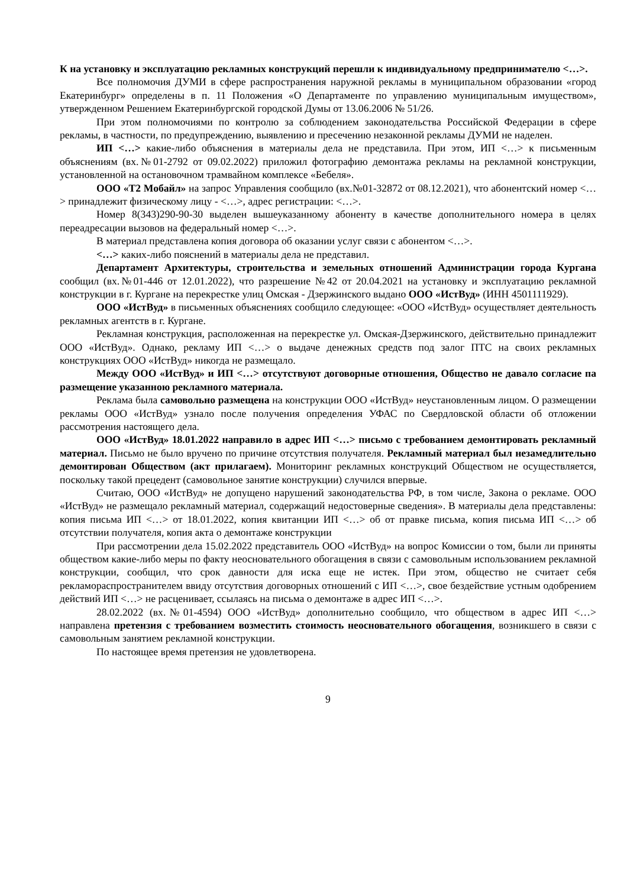К на установку и эксплуатацию рекламных конструкций перешли к индивидуальному предпринимателю <…>.
Все полномочия ДУМИ в сфере распространения наружной рекламы в муниципальном образовании «город Екатеринбург» определены в п. 11 Положения «О Департаменте по управлению муниципальным имуществом», утвержденном Решением Екатеринбургской городской Думы от 13.06.2006 № 51/26.
При этом полномочиями по контролю за соблюдением законодательства Российской Федерации в сфере рекламы, в частности, по предупреждению, выявлению и пресечению незаконной рекламы ДУМИ не наделен.
ИП <…> какие-либо объяснения в материалы дела не представила. При этом, ИП <…> к письменным объяснениям (вх.№01-2792 от 09.02.2022) приложил фотографию демонтажа рекламы на рекламной конструкции, установленной на остановочном трамвайном комплексе «Бебеля».
ООО «Т2 Мобайл» на запрос Управления сообщило (вх.№01-32872 от 08.12.2021), что абонентский номер <…> принадлежит физическому лицу - <…>, адрес регистрации: <…>.
Номер 8(343)290-90-30 выделен вышеуказанному абоненту в качестве дополнительного номера в целях переадресации вызовов на федеральный номер <…>.
В материал представлена копия договора об оказании услуг связи с абонентом <…>.
<…> каких-либо пояснений в материалы дела не представил.
Департамент Архитектуры, строительства и земельных отношений Администрации города Кургана сообщил (вх.№01-446 от 12.01.2022), что разрешение №42 от 20.04.2021 на установку и эксплуатацию рекламной конструкции в г. Кургане на перекрестке улиц Омская - Дзержинского выдано ООО «ИстВуд» (ИНН 4501111929).
ООО «ИстВуд» в письменных объяснениях сообщило следующее: «ООО «ИстВуд» осуществляет деятельность рекламных агентств в г. Кургане.
Рекламная конструкция, расположенная на перекрестке ул. Омская-Дзержинского, действительно принадлежит ООО «ИстВуд». Однако, рекламу ИП <…> о выдаче денежных средств под залог ПТС на своих рекламных конструкциях ООО «ИстВуд» никогда не размещало.
Между ООО «ИстВуд» и ИП <…> отсутствуют договорные отношения, Общество не давало согласие па размещение указанною рекламного материала.
Реклама была самовольно размещена на конструкции ООО «ИстВуд» неустановленным лицом. О размещении рекламы ООО «ИстВуд» узнало после получения определения УФАС по Свердловской области об отложении рассмотрения настоящего дела.
ООО «ИстВуд» 18.01.2022 направило в адрес ИП <…> письмо с требованием демонтировать рекламный материал. Письмо не было вручено по причине отсутствия получателя. Рекламный материал был незамедлительно демонтирован Обществом (акт прилагаем). Мониторинг рекламных конструкций Обществом не осуществляется, поскольку такой прецедент (самовольное занятие конструкции) случился впервые.
Считаю, ООО «ИстВуд» не допущено нарушений законодательства РФ, в том числе, Закона о рекламе. ООО «ИстВуд» не размещало рекламный материал, содержащий недостоверные сведения». В материалы дела представлены: копия письма ИП <…> от 18.01.2022, копия квитанции ИП <…> об от правке письма, копия письма ИП <…> об отсутствии получателя, копия акта о демонтаже конструкции
При рассмотрении дела 15.02.2022 представитель ООО «ИстВуд» на вопрос Комиссии о том, были ли приняты обществом какие-либо меры по факту неосновательного обогащения в связи с самовольным использованием рекламной конструкции, сообщил, что срок давности для иска еще не истек. При этом, общество не считает себя рекламораспространителем ввиду отсутствия договорных отношений с ИП <…>, свое бездействие устным одобрением действий ИП <…> не расценивает, ссылаясь на письма о демонтаже в адрес ИП <…>.
28.02.2022 (вх.№01-4594) ООО «ИстВуд» дополнительно сообщило, что обществом в адрес ИП <…> направлена претензия с требованием возместить стоимость неосновательного обогащения, возникшего в связи с самовольным занятием рекламной конструкции.
По настоящее время претензия не удовлетворена.
9